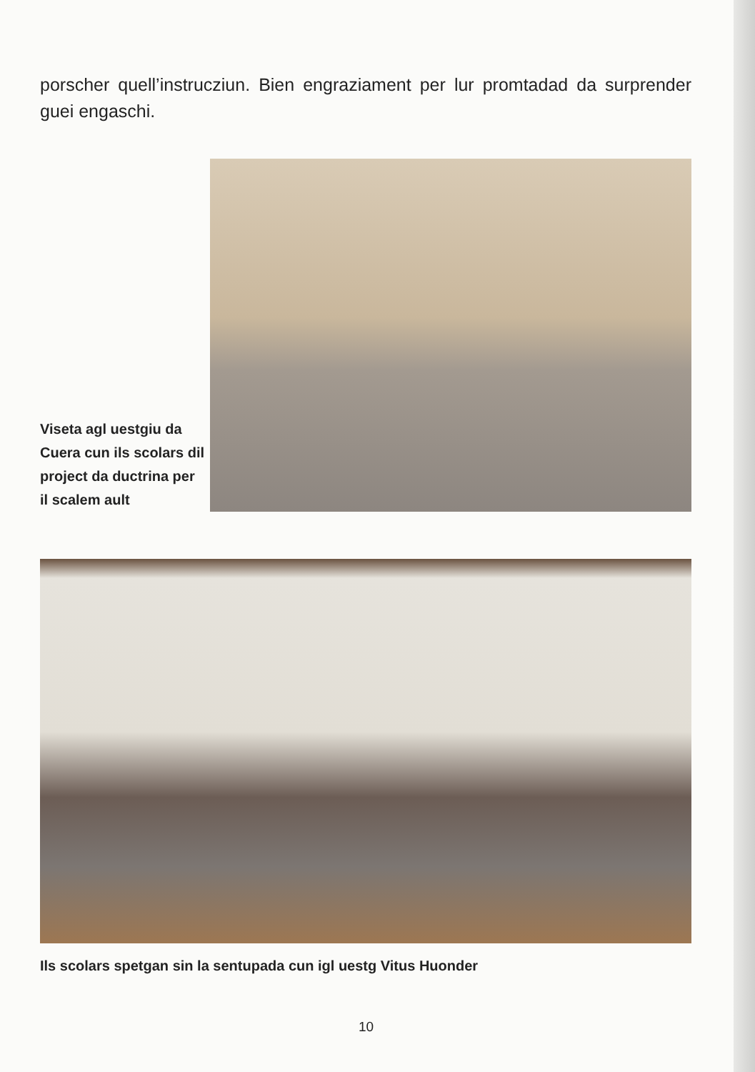porscher quell’instrucziun. Bien engraziament per lur promtadad da surprender guei engaschi.
Viseta agl uestgiu da Cuera cun ils scolars dil project da ductrina per il scalem ault
Ils scolars spetgan sin la sentupada cun igl uestg Vitus Huonder
10